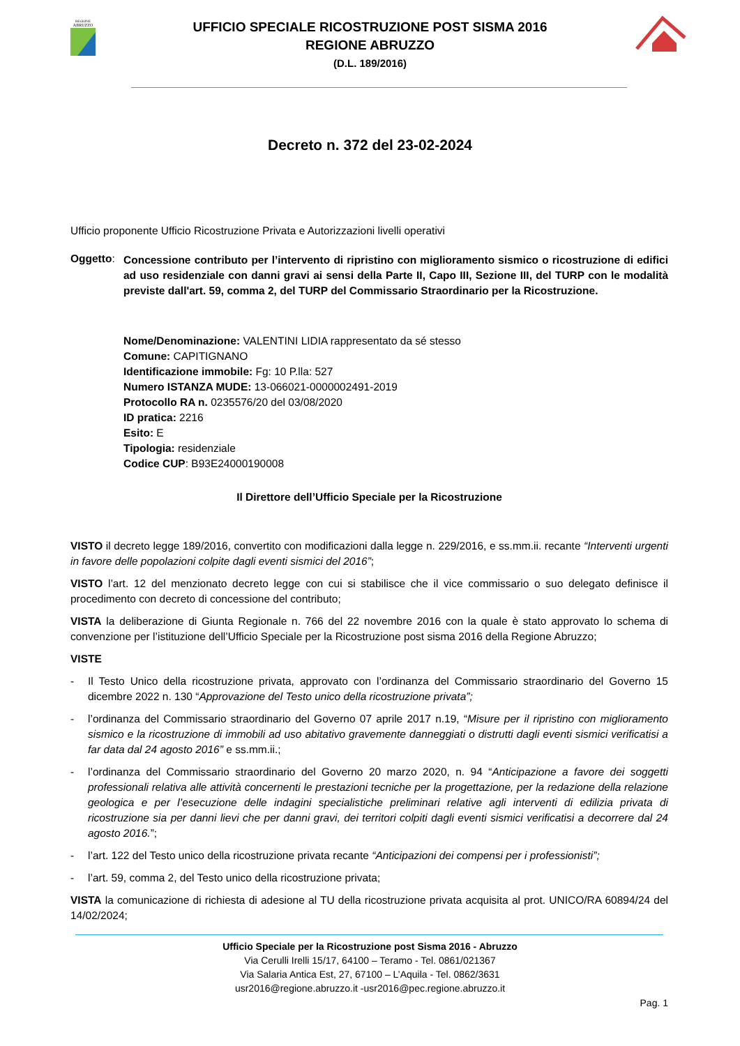REGIONE
ABRUZZO
UFFICIO SPECIALE RICOSTRUZIONE POST SISMA 2016
REGIONE ABRUZZO
(D.L. 189/2016)
Decreto n. 372 del 23-02-2024
Ufficio proponente Ufficio Ricostruzione Privata e Autorizzazioni livelli operativi
Oggetto:
Concessione contributo per l’intervento di ripristino con miglioramento sismico o ricostruzione di edifici ad uso residenziale con danni gravi ai sensi della Parte II, Capo III, Sezione III, del TURP con le modalità previste dall'art. 59, comma 2, del TURP del Commissario Straordinario per la Ricostruzione.
Nome/Denominazione: VALENTINI LIDIA rappresentato da sé stesso
Comune: CAPITIGNANO
Identificazione immobile: Fg: 10 P.lla: 527
Numero ISTANZA MUDE: 13-066021-0000002491-2019
Protocollo RA n. 0235576/20 del 03/08/2020
ID pratica: 2216
Esito: E
Tipologia: residenziale
Codice CUP: B93E24000190008
Il Direttore dell’Ufficio Speciale per la Ricostruzione
VISTO il decreto legge 189/2016, convertito con modificazioni dalla legge n. 229/2016, e ss.mm.ii. recante “Interventi urgenti in favore delle popolazioni colpite dagli eventi sismici del 2016”;
VISTO l’art. 12 del menzionato decreto legge con cui si stabilisce che il vice commissario o suo delegato definisce il procedimento con decreto di concessione del contributo;
VISTA la deliberazione di Giunta Regionale n. 766 del 22 novembre 2016 con la quale è stato approvato lo schema di convenzione per l’istituzione dell’Ufficio Speciale per la Ricostruzione post sisma 2016 della Regione Abruzzo;
VISTE
- Il Testo Unico della ricostruzione privata, approvato con l’ordinanza del Commissario straordinario del Governo 15 dicembre 2022 n. 130 “Approvazione del Testo unico della ricostruzione privata”;
- l’ordinanza del Commissario straordinario del Governo 07 aprile 2017 n.19, “Misure per il ripristino con miglioramento sismico e la ricostruzione di immobili ad uso abitativo gravemente danneggiati o distrutti dagli eventi sismici verificatisi a far data dal 24 agosto 2016” e ss.mm.ii.;
- l’ordinanza del Commissario straordinario del Governo 20 marzo 2020, n. 94 “Anticipazione a favore dei soggetti professionali relativa alle attività concernenti le prestazioni tecniche per la progettazione, per la redazione della relazione geologica e per l’esecuzione delle indagini specialistiche preliminari relative agli interventi di edilizia privata di ricostruzione sia per danni lievi che per danni gravi, dei territori colpiti dagli eventi sismici verificatisi a decorrere dal 24 agosto 2016.”;
- l’art. 122 del Testo unico della ricostruzione privata recante “Anticipazioni dei compensi per i professionisti”;
- l’art. 59, comma 2, del Testo unico della ricostruzione privata;
VISTA la comunicazione di richiesta di adesione al TU della ricostruzione privata acquisita al prot. UNICO/RA 60894/24 del 14/02/2024;
Ufficio Speciale per la Ricostruzione post Sisma 2016 - Abruzzo
Via Cerulli Irelli 15/17, 64100 – Teramo - Tel. 0861/021367
Via Salaria Antica Est, 27, 67100 – L’Aquila - Tel. 0862/3631
usr2016@regione.abruzzo.it -usr2016@pec.regione.abruzzo.it
Pag. 1